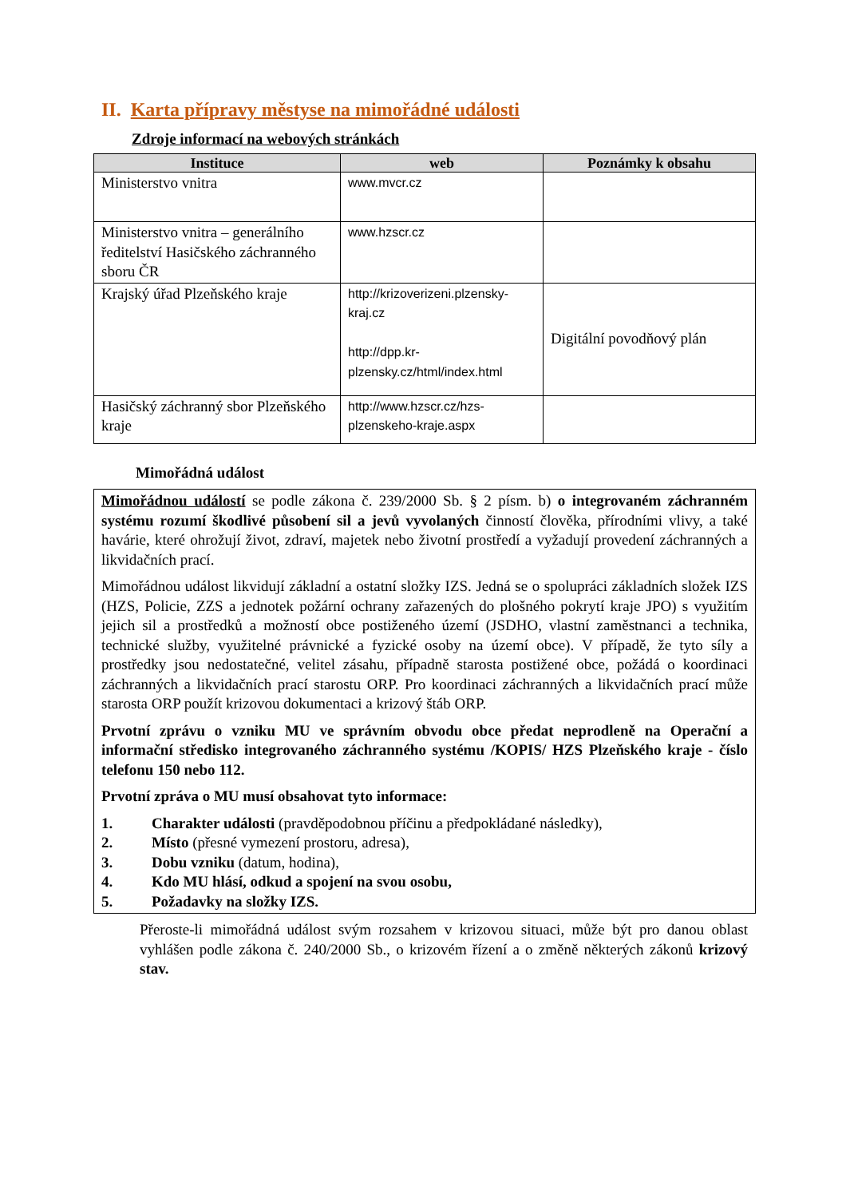II. Karta přípravy městyse na mimořádné události
Zdroje informací na webových stránkách
| Instituce | web | Poznámky k obsahu |
| --- | --- | --- |
| Ministerstvo vnitra | www.mvcr.cz | |
| Ministerstvo vnitra – generálního ředitelství Hasičského záchranného sboru ČR | www.hzscr.cz | |
| Krajský úřad Plzeňského kraje | http://krizoverizeni.plzensky-kraj.cz http://dpp.kr-plzensky.cz/html/index.html | Digitální povodňový plán |
| Hasičský záchranný sbor Plzeňského kraje | http://www.hzscr.cz/hzs-plzenskeho-kraje.aspx | |
Mimořádná událost
Mimořádnou událostí se podle zákona č. 239/2000 Sb. § 2 písm. b) o integrovaném záchranném systému rozumí škodlivé působení sil a jevů vyvolaných činností člověka, přírodními vlivy, a také havárie, které ohrožují život, zdraví, majetek nebo životní prostředí a vyžadují provedení záchranných a likvidačních prací.
Mimořádnou událost likvidují základní a ostatní složky IZS. Jedná se o spolupráci základních složek IZS (HZS, Policie, ZZS a jednotek požární ochrany zařazených do plošného pokrytí kraje JPO) s využitím jejich sil a prostředků a možností obce postiženého území (JSDHO, vlastní zaměstnanci a technika, technické služby, využitelné právnické a fyzické osoby na území obce). V případě, že tyto síly a prostředky jsou nedostatečné, velitel zásahu, případně starosta postižené obce, požádá o koordinaci záchranných a likvidačních prací starostu ORP. Pro koordinaci záchranných a likvidačních prací může starosta ORP použít krizovou dokumentaci a krizový štáb ORP.
Prvotní zprávu o vzniku MU ve správním obvodu obce předat neprodleně na Operační a informační středisko integrovaného záchranného systému /KOPIS/ HZS Plzeňského kraje - číslo telefonu 150 nebo 112.
Prvotní zpráva o MU musí obsahovat tyto informace:
1. Charakter události (pravděpodobnou příčinu a předpokládané následky),
2. Místo (přesné vymezení prostoru, adresa),
3. Dobu vzniku (datum, hodina),
4. Kdo MU hlásí, odkud a spojení na svou osobu,
5. Požadavky na složky IZS.
Přeroste-li mimořádná událost svým rozsahem v krizovou situaci, může být pro danou oblast vyhlášen podle zákona č. 240/2000 Sb., o krizovém řízení a o změně některých zákonů krizový stav.